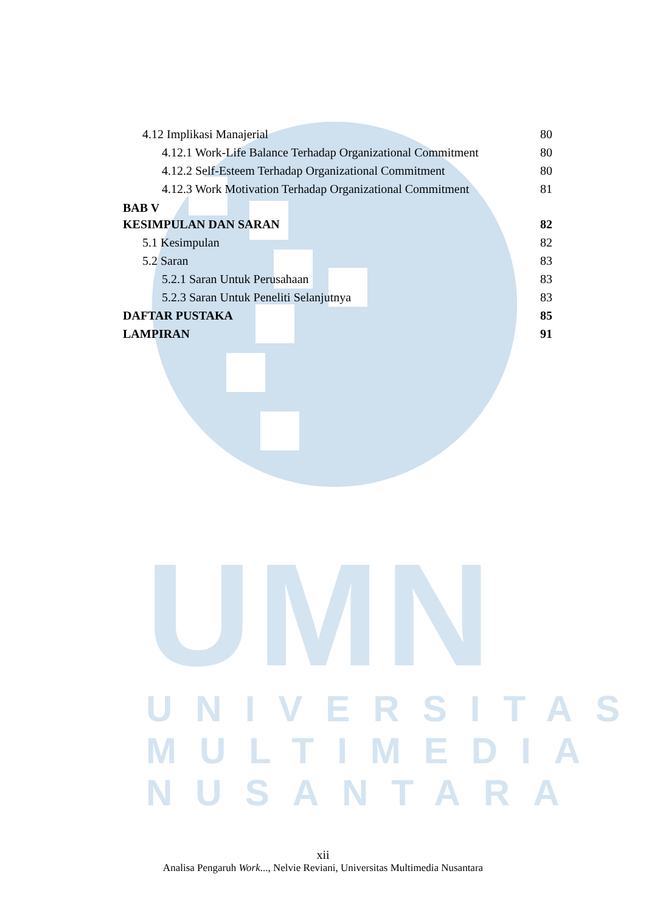UMN
UNIVERSITAS
MULTIMEDIA
NUSANTARA
4.12 Implikasi Manajerial 80
4.12.1 Work-Life Balance Terhadap Organizational Commitment 80
4.12.2 Self-Esteem Terhadap Organizational Commitment 80
4.12.3 Work Motivation Terhadap Organizational Commitment 81
BAB V
KESIMPULAN DAN SARAN 82
5.1 Kesimpulan 82
5.2 Saran 83
5.2.1 Saran Untuk Perusahaan 83
5.2.3 Saran Untuk Peneliti Selanjutnya 83
DAFTAR PUSTAKA 85
LAMPIRAN 91
xii
Analisa Pengaruh Work..., Nelvie Reviani, Universitas Multimedia Nusantara